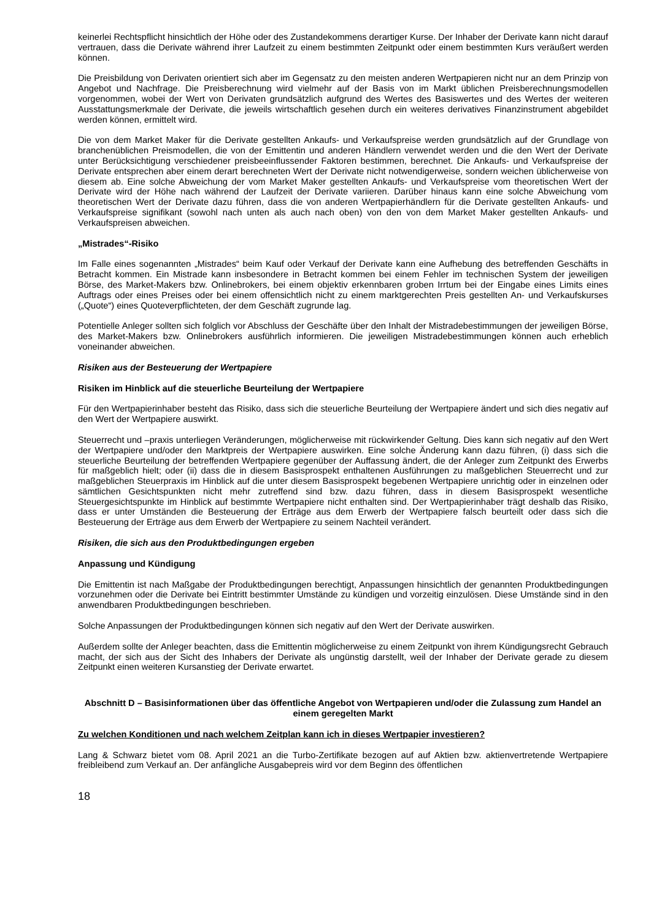keinerlei Rechtspflicht hinsichtlich der Höhe oder des Zustandekommens derartiger Kurse. Der Inhaber der Derivate kann nicht darauf vertrauen, dass die Derivate während ihrer Laufzeit zu einem bestimmten Zeitpunkt oder einem bestimmten Kurs veräußert werden können.
Die Preisbildung von Derivaten orientiert sich aber im Gegensatz zu den meisten anderen Wertpapieren nicht nur an dem Prinzip von Angebot und Nachfrage. Die Preisberechnung wird vielmehr auf der Basis von im Markt üblichen Preisberechnungsmodellen vorgenommen, wobei der Wert von Derivaten grundsätzlich aufgrund des Wertes des Basiswertes und des Wertes der weiteren Ausstattungsmerkmale der Derivate, die jeweils wirtschaftlich gesehen durch ein weiteres derivatives Finanzinstrument abgebildet werden können, ermittelt wird.
Die von dem Market Maker für die Derivate gestellten Ankaufs- und Verkaufspreise werden grundsätzlich auf der Grundlage von branchenüblichen Preismodellen, die von der Emittentin und anderen Händlern verwendet werden und die den Wert der Derivate unter Berücksichtigung verschiedener preisbeeinflussender Faktoren bestimmen, berechnet. Die Ankaufs- und Verkaufspreise der Derivate entsprechen aber einem derart berechneten Wert der Derivate nicht notwendigerweise, sondern weichen üblicherweise von diesem ab. Eine solche Abweichung der vom Market Maker gestellten Ankaufs- und Verkaufspreise vom theoretischen Wert der Derivate wird der Höhe nach während der Laufzeit der Derivate variieren. Darüber hinaus kann eine solche Abweichung vom theoretischen Wert der Derivate dazu führen, dass die von anderen Wertpapierhändlern für die Derivate gestellten Ankaufs- und Verkaufspreise signifikant (sowohl nach unten als auch nach oben) von den von dem Market Maker gestellten Ankaufs- und Verkaufspreisen abweichen.
„Mistrades“-Risiko
Im Falle eines sogenannten „Mistrades“ beim Kauf oder Verkauf der Derivate kann eine Aufhebung des betreffenden Geschäfts in Betracht kommen. Ein Mistrade kann insbesondere in Betracht kommen bei einem Fehler im technischen System der jeweiligen Börse, des Market-Makers bzw. Onlinebrokers, bei einem objektiv erkennbaren groben Irrtum bei der Eingabe eines Limits eines Auftrags oder eines Preises oder bei einem offensichtlich nicht zu einem marktgerechten Preis gestellten An- und Verkaufskurses („Quote“) eines Quoteverpflichteten, der dem Geschäft zugrunde lag.
Potentielle Anleger sollten sich folglich vor Abschluss der Geschäfte über den Inhalt der Mistradebestimmungen der jeweiligen Börse, des Market-Makers bzw. Onlinebrokers ausführlich informieren. Die jeweiligen Mistradebestimmungen können auch erheblich voneinander abweichen.
Risiken aus der Besteuerung der Wertpapiere
Risiken im Hinblick auf die steuerliche Beurteilung der Wertpapiere
Für den Wertpapierinhaber besteht das Risiko, dass sich die steuerliche Beurteilung der Wertpapiere ändert und sich dies negativ auf den Wert der Wertpapiere auswirkt.
Steuerrecht und –praxis unterliegen Veränderungen, möglicherweise mit rückwirkender Geltung. Dies kann sich negativ auf den Wert der Wertpapiere und/oder den Marktpreis der Wertpapiere auswirken. Eine solche Änderung kann dazu führen, (i) dass sich die steuerliche Beurteilung der betreffenden Wertpapiere gegenüber der Auffassung ändert, die der Anleger zum Zeitpunkt des Erwerbs für maßgeblich hielt; oder (ii) dass die in diesem Basisprospekt enthaltenen Ausführungen zu maßgeblichen Steuerrecht und zur maßgeblichen Steuerpraxis im Hinblick auf die unter diesem Basisprospekt begebenen Wertpapiere unrichtig oder in einzelnen oder sämtlichen Gesichtspunkten nicht mehr zutreffend sind bzw. dazu führen, dass in diesem Basisprospekt wesentliche Steuergesichtspunkte im Hinblick auf bestimmte Wertpapiere nicht enthalten sind. Der Wertpapierinhaber trägt deshalb das Risiko, dass er unter Umständen die Besteuerung der Erträge aus dem Erwerb der Wertpapiere falsch beurteilt oder dass sich die Besteuerung der Erträge aus dem Erwerb der Wertpapiere zu seinem Nachteil verändert.
Risiken, die sich aus den Produktbedingungen ergeben
Anpassung und Kündigung
Die Emittentin ist nach Maßgabe der Produktbedingungen berechtigt, Anpassungen hinsichtlich der genannten Produktbedingungen vorzunehmen oder die Derivate bei Eintritt bestimmter Umstände zu kündigen und vorzeitig einzulösen. Diese Umstände sind in den anwendbaren Produktbedingungen beschrieben.
Solche Anpassungen der Produktbedingungen können sich negativ auf den Wert der Derivate auswirken.
Außerdem sollte der Anleger beachten, dass die Emittentin möglicherweise zu einem Zeitpunkt von ihrem Kündigungsrecht Gebrauch macht, der sich aus der Sicht des Inhabers der Derivate als ungünstig darstellt, weil der Inhaber der Derivate gerade zu diesem Zeitpunkt einen weiteren Kursanstieg der Derivate erwartet.
Abschnitt D – Basisinformationen über das öffentliche Angebot von Wertpapieren und/oder die Zulassung zum Handel an einem geregelten Markt
Zu welchen Konditionen und nach welchem Zeitplan kann ich in dieses Wertpapier investieren?
Lang & Schwarz bietet vom 08. April 2021 an die Turbo-Zertifikate bezogen auf auf Aktien bzw. aktienvertretende Wertpapiere freibleibend zum Verkauf an. Der anfängliche Ausgabepreis wird vor dem Beginn des öffentlichen
18